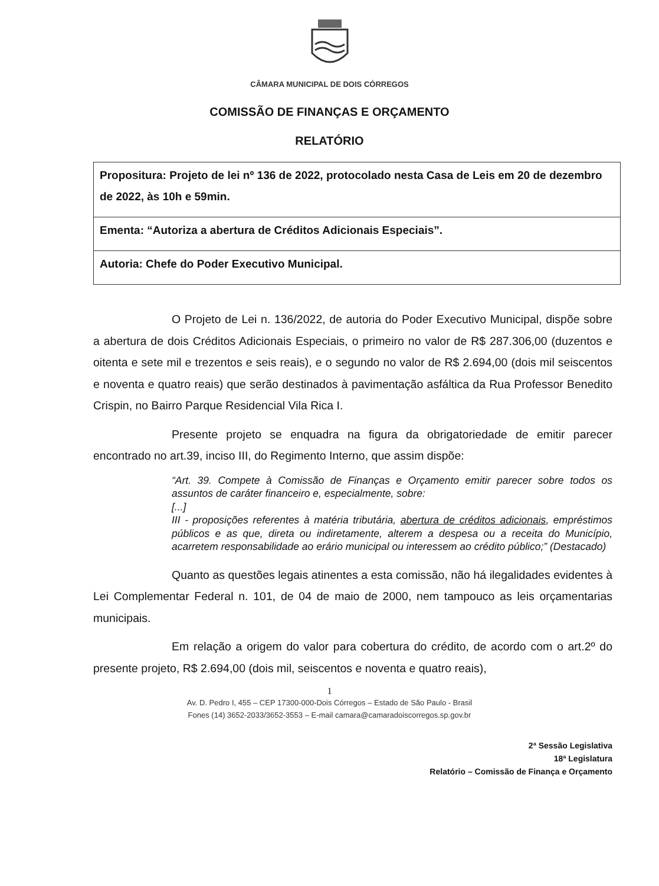CÂMARA MUNICIPAL DE DOIS CÓRREGOS
COMISSÃO DE FINANÇAS E ORÇAMENTO
RELATÓRIO
| Propositura: Projeto de lei nº 136 de 2022, protocolado nesta Casa de Leis em 20 de dezembro de 2022, às 10h e 59min. |
| Ementa: “Autoriza a abertura de Créditos Adicionais Especiais”. |
| Autoria: Chefe do Poder Executivo Municipal. |
O Projeto de Lei n. 136/2022, de autoria do Poder Executivo Municipal, dispõe sobre a abertura de dois Créditos Adicionais Especiais, o primeiro no valor de R$ 287.306,00 (duzentos e oitenta e sete mil e trezentos e seis reais), e o segundo no valor de R$ 2.694,00 (dois mil seiscentos e noventa e quatro reais) que serão destinados à pavimentação asfáltica da Rua Professor Benedito Crispin, no Bairro Parque Residencial Vila Rica I.
Presente projeto se enquadra na figura da obrigatoriedade de emitir parecer encontrado no art.39, inciso III, do Regimento Interno, que assim dispõe:
“Art. 39. Compete à Comissão de Finanças e Orçamento emitir parecer sobre todos os assuntos de caráter financeiro e, especialmente, sobre:
[...]
III - proposições referentes à matéria tributária, abertura de créditos adicionais, empréstimos públicos e as que, direta ou indiretamente, alterem a despesa ou a receita do Município, acarretem responsabilidade ao erário municipal ou interessem ao crédito público;” (Destacado)
Quanto as questões legais atinentes a esta comissão, não há ilegalidades evidentes à Lei Complementar Federal n. 101, de 04 de maio de 2000, nem tampouco as leis orçamentarias municipais.
Em relação a origem do valor para cobertura do crédito, de acordo com o art.2º do presente projeto, R$ 2.694,00 (dois mil, seiscentos e noventa e quatro reais),
1
Av. D. Pedro I, 455 – CEP 17300-000-Dois Córregos – Estado de São Paulo - Brasil
Fones (14) 3652-2033/3652-3553 – E-mail camara@camaradoiscorregos.sp.gov.br
2ª Sessão Legislativa
18ª Legislatura
Relatório – Comissão de Finança e Orçamento